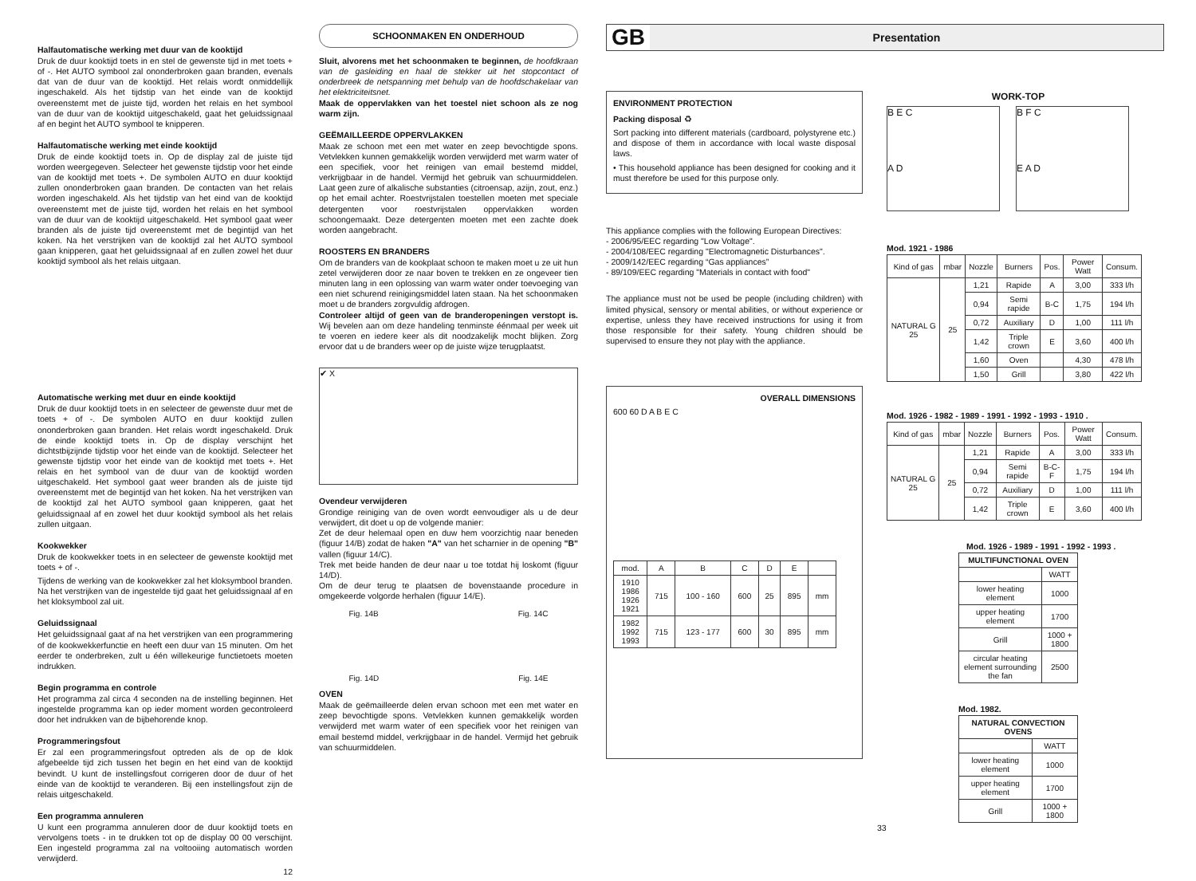Halfautomatische werking met duur van de kooktijd
Druk de duur kooktijd toets in en stel de gewenste tijd in met toets + of -. Het AUTO symbool zal ononderbroken gaan branden, evenals dat van de duur van de kooktijd. Het relais wordt onmiddellijk ingeschakeld. Als het tijdstip van het einde van de kooktijd overeenstemt met de juiste tijd, worden het relais en het symbool van de duur van de kooktijd uitgeschakeld, gaat het geluidssignaal af en begint het AUTO symbool te knipperen.
Halfautomatische werking met einde kooktijd
Druk de einde kooktijd toets in. Op de display zal de juiste tijd worden weergegeven. Selecteer het gewenste tijdstip voor het einde van de kooktijd met toets +. De symbolen AUTO en duur kooktijd zullen ononderbroken gaan branden. De contacten van het relais worden ingeschakeld. Als het tijdstip van het eind van de kooktijd overeenstemt met de juiste tijd, worden het relais en het symbool van de duur van de kooktijd uitgeschakeld. Het symbool gaat weer branden als de juiste tijd overeenstemt met de begintijd van het koken. Na het verstrijken van de kooktijd zal het AUTO symbool gaan knipperen, gaat het geluidssignaal af en zullen zowel het duur kooktijd symbool als het relais uitgaan.
Automatische werking met duur en einde kooktijd
Druk de duur kooktijd toets in en selecteer de gewenste duur met de toets + of -. De symbolen AUTO en duur kooktijd zullen ononderbroken gaan branden. Het relais wordt ingeschakeld. Druk de einde kooktijd toets in. Op de display verschijnt het dichtstbijzijnde tijdstip voor het einde van de kooktijd. Selecteer het gewenste tijdstip voor het einde van de kooktijd met toets +. Het relais en het symbool van de duur van de kooktijd worden uitgeschakeld. Het symbool gaat weer branden als de juiste tijd overeenstemt met de begintijd van het koken. Na het verstrijken van de kooktijd zal het AUTO symbool gaan knipperen, gaat het geluidssignaal af en zowel het duur kooktijd symbool als het relais zullen uitgaan.
Kookwekker
Druk de kookwekker toets in en selecteer de gewenste kooktijd met toets + of -.
Tijdens de werking van de kookwekker zal het kloksymbool branden. Na het verstrijken van de ingestelde tijd gaat het geluidssignaal af en het kloksymbool zal uit.
Geluidssignaal
Het geluidssignaal gaat af na het verstrijken van een programmering of de kookwekkerfunctie en heeft een duur van 15 minuten. Om het eerder te onderbreken, zult u één willekeurige functietoets moeten indrukken.
Begin programma en controle
Het programma zal circa 4 seconden na de instelling beginnen. Het ingestelde programma kan op ieder moment worden gecontroleerd door het indrukken van de bijbehorende knop.
Programmeringsfout
Er zal een programmeringsfout optreden als de op de klok afgebeelde tijd zich tussen het begin en het eind van de kooktijd bevindt. U kunt de instellingsfout corrigeren door de duur of het einde van de kooktijd te veranderen. Bij een instellingsfout zijn de relais uitgeschakeld.
Een programma annuleren
U kunt een programma annuleren door de duur kooktijd toets en vervolgens toets - in te drukken tot op de display 00 00 verschijnt. Een ingesteld programma zal na voltooiing automatisch worden verwijderd.
12
SCHOONMAKEN EN ONDERHOUD
Sluit, alvorens met het schoonmaken te beginnen, de hoofdkraan van de gasleiding en haal de stekker uit het stopcontact of onderbreek de netspanning met behulp van de hoofdschakelaar van het elektriciteitsnet.
Maak de oppervlakken van het toestel niet schoon als ze nog warm zijn.
GEËMAILLEERDE OPPERVLAKKEN
Maak ze schoon met een met water en zeep bevochtigde spons. Vetvlekken kunnen gemakkelijk worden verwijderd met warm water of een specifiek, voor het reinigen van email bestemd middel, verkrijgbaar in de handel. Vermijd het gebruik van schuurmiddelen. Laat geen zure of alkalische substanties (citroensap, azijn, zout, enz.) op het email achter. Roestvrijstalen toestellen moeten met speciale detergenten voor roestvrijstalen oppervlakken worden schoongemaakt. Deze detergenten moeten met een zachte doek worden aangebracht.
ROOSTERS EN BRANDERS
Om de branders van de kookplaat schoon te maken moet u ze uit hun zetel verwijderen door ze naar boven te trekken en ze ongeveer tien minuten lang in een oplossing van warm water onder toevoeging van een niet schurend reinigingsmiddel laten staan. Na het schoonmaken moet u de branders zorgvuldig afdrogen.
Controleer altijd of geen van de branderopeningen verstopt is. Wij bevelen aan om deze handeling tenminste éénmaal per week uit te voeren en iedere keer als dit noodzakelijk mocht blijken. Zorg ervoor dat u de branders weer op de juiste wijze terugplaatst.
✔ X
Ovendeur verwijderen
Grondige reiniging van de oven wordt eenvoudiger als u de deur verwijdert, dit doet u op de volgende manier:
Zet de deur helemaal open en duw hem voorzichtig naar beneden (figuur 14/B) zodat de haken "A" van het scharnier in de opening "B" vallen (figuur 14/C).
Trek met beide handen de deur naar u toe totdat hij loskomt (figuur 14/D).
Om de deur terug te plaatsen de bovenstaande procedure in omgekeerde volgorde herhalen (figuur 14/E).
Fig. 14B Fig. 14C
Fig. 14D Fig. 14E
OVEN
Maak de geëmailleerde delen ervan schoon met een met water en zeep bevochtigde spons. Vetvlekken kunnen gemakkelijk worden verwijderd met warm water of een specifiek voor het reinigen van email bestemd middel, verkrijgbaar in de handel. Vermijd het gebruik van schuurmiddelen.
GB Presentation
ENVIRONMENT PROTECTION
Packing disposal ♻
Sort packing into different materials (cardboard, polystyrene etc.) and dispose of them in accordance with local waste disposal laws.
• This household appliance has been designed for cooking and it must therefore be used for this purpose only.
This appliance complies with the following European Directives:
- 2006/95/EEC regarding "Low Voltage".
- 2004/108/EEC regarding "Electromagnetic Disturbances".
- 2009/142/EEC regarding “Gas appliances”
- 89/109/EEC regarding "Materials in contact with food"
The appliance must not be used be people (including children) with limited physical, sensory or mental abilities, or without experience or expertise, unless they have received instructions for using it from those responsible for their safety. Young children should be supervised to ensure they not play with the appliance.
OVERALL DIMENSIONS
600 60 D A B E C
| mod. | A | B | C | D | E | |
| 1910 1986 1926 1921 | 715 | 100 - 160 | 600 | 25 | 895 | mm |
| 1982 1992 1993 | 715 | 123 - 177 | 600 | 30 | 895 | mm |
WORK-TOP
B E C
A D
B F C
E A D
Mod. 1921 - 1986
| Kind of gas | mbar | Nozzle | Burners | Pos. | Power Watt | Consum. |
| NATURAL G 25 | 25 | 1,21 | Rapide | A | 3,00 | 333 l/h |
| | | 0,94 | Semi rapide | B-C | 1,75 | 194 l/h |
| | | 0,72 | Auxiliary | D | 1,00 | 111 l/h |
| | | 1,42 | Triple crown | E | 3,60 | 400 l/h |
| | | 1,60 | Oven | | 4,30 | 478 l/h |
| | | 1,50 | Grill | | 3,80 | 422 l/h |
Mod. 1926 - 1982 - 1989 - 1991 - 1992 - 1993 - 1910 .
| Kind of gas | mbar | Nozzle | Burners | Pos. | Power Watt | Consum. |
| NATURAL G 25 | 25 | 1,21 | Rapide | A | 3,00 | 333 l/h |
| | | 0,94 | Semi rapide | B-C-F | 1,75 | 194 l/h |
| | | 0,72 | Auxiliary | D | 1,00 | 111 l/h |
| | | 1,42 | Triple crown | E | 3,60 | 400 l/h |
Mod. 1926 - 1989 - 1991 - 1992 - 1993 .
| MULTIFUNCTIONAL OVEN | |
| --- | --- |
| | WATT |
| lower heating element | 1000 |
| upper heating element | 1700 |
| Grill | 1000 + 1800 |
| circular heating element surrounding the fan | 2500 |
Mod. 1982.
| NATURAL CONVECTION OVENS | |
| --- | --- |
| | WATT |
| lower heating element | 1000 |
| upper heating element | 1700 |
| Grill | 1000 + 1800 |
33